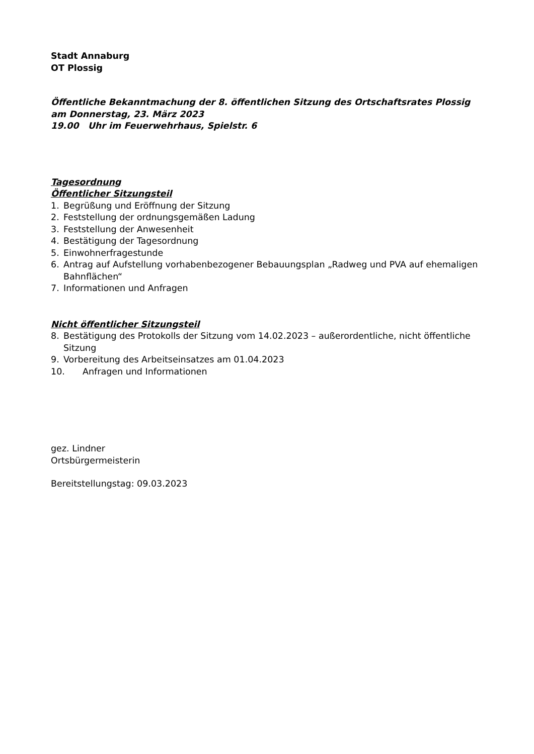Stadt Annaburg
OT Plossig
Öffentliche Bekanntmachung der 8. öffentlichen Sitzung des Ortschaftsrates Plossig
am Donnerstag, 23. März 2023
19.00 Uhr im Feuerwehrhaus, Spielstr. 6
Tagesordnung
Öffentlicher Sitzungsteil
1. Begrüßung und Eröffnung der Sitzung
2. Feststellung der ordnungsgemäßen Ladung
3. Feststellung der Anwesenheit
4. Bestätigung der Tagesordnung
5. Einwohnerfragestunde
6. Antrag auf Aufstellung vorhabenbezogener Bebauungsplan „Radweg und PVA auf ehemaligen Bahnflächen“
7. Informationen und Anfragen
Nicht öffentlicher Sitzungsteil
8. Bestätigung des Protokolls der Sitzung vom 14.02.2023 – außerordentliche, nicht öffentliche Sitzung
9. Vorbereitung des Arbeitseinsatzes am 01.04.2023
10. Anfragen und Informationen
gez. Lindner
Ortsbürgermeisterin
Bereitstellungstag: 09.03.2023